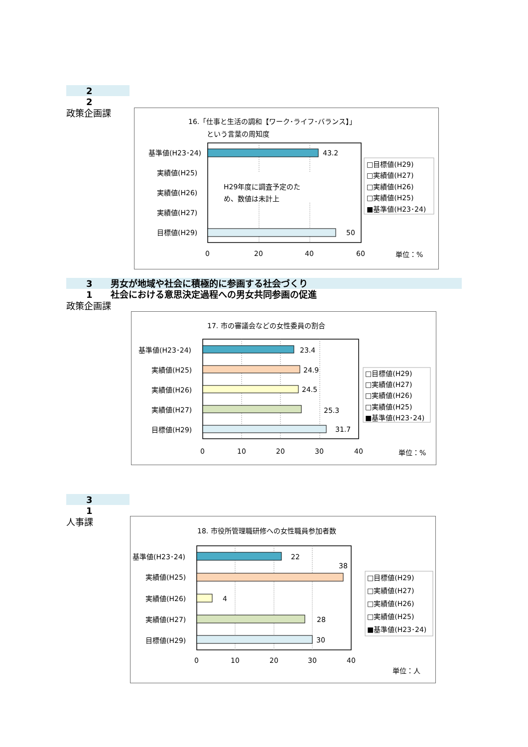2
2
政策企画課
16.「仕事と生活の調和【ワーク･ライフ･バランス】」
という言葉の周知度
基準値(H23･24)
43.2
実績値(H25)
H29年度に調査予定のた
め、数値は未計上
実績値(H26)
実績値(H27)
目標値(H29)
50
0
20
40
60
単位：%
□目標値(H29)
□実績値(H27)
□実績値(H26)
□実績値(H25)
■基準値(H23･24)
3　　男女が地域や社会に積極的に参画する社会づくり
1　　社会における意思決定過程への男女共同参画の促進
政策企画課
17. 市の審議会などの女性委員の割合
基準値(H23･24)
23.4
実績値(H25)
24.9
実績値(H26)
24.5
実績値(H27)
25.3
目標値(H29)
31.7
0
10
20
30
40
単位：%
□目標値(H29)
□実績値(H27)
□実績値(H26)
□実績値(H25)
■基準値(H23･24)
3
1
人事課
18. 市役所管理職研修への女性職員参加者数
基準値(H23･24)
22
38
実績値(H25)
実績値(H26)
4
実績値(H27)
28
目標値(H29)
30
0
10
20
30
40
単位：人
□目標値(H29)
□実績値(H27)
□実績値(H26)
□実績値(H25)
■基準値(H23･24)